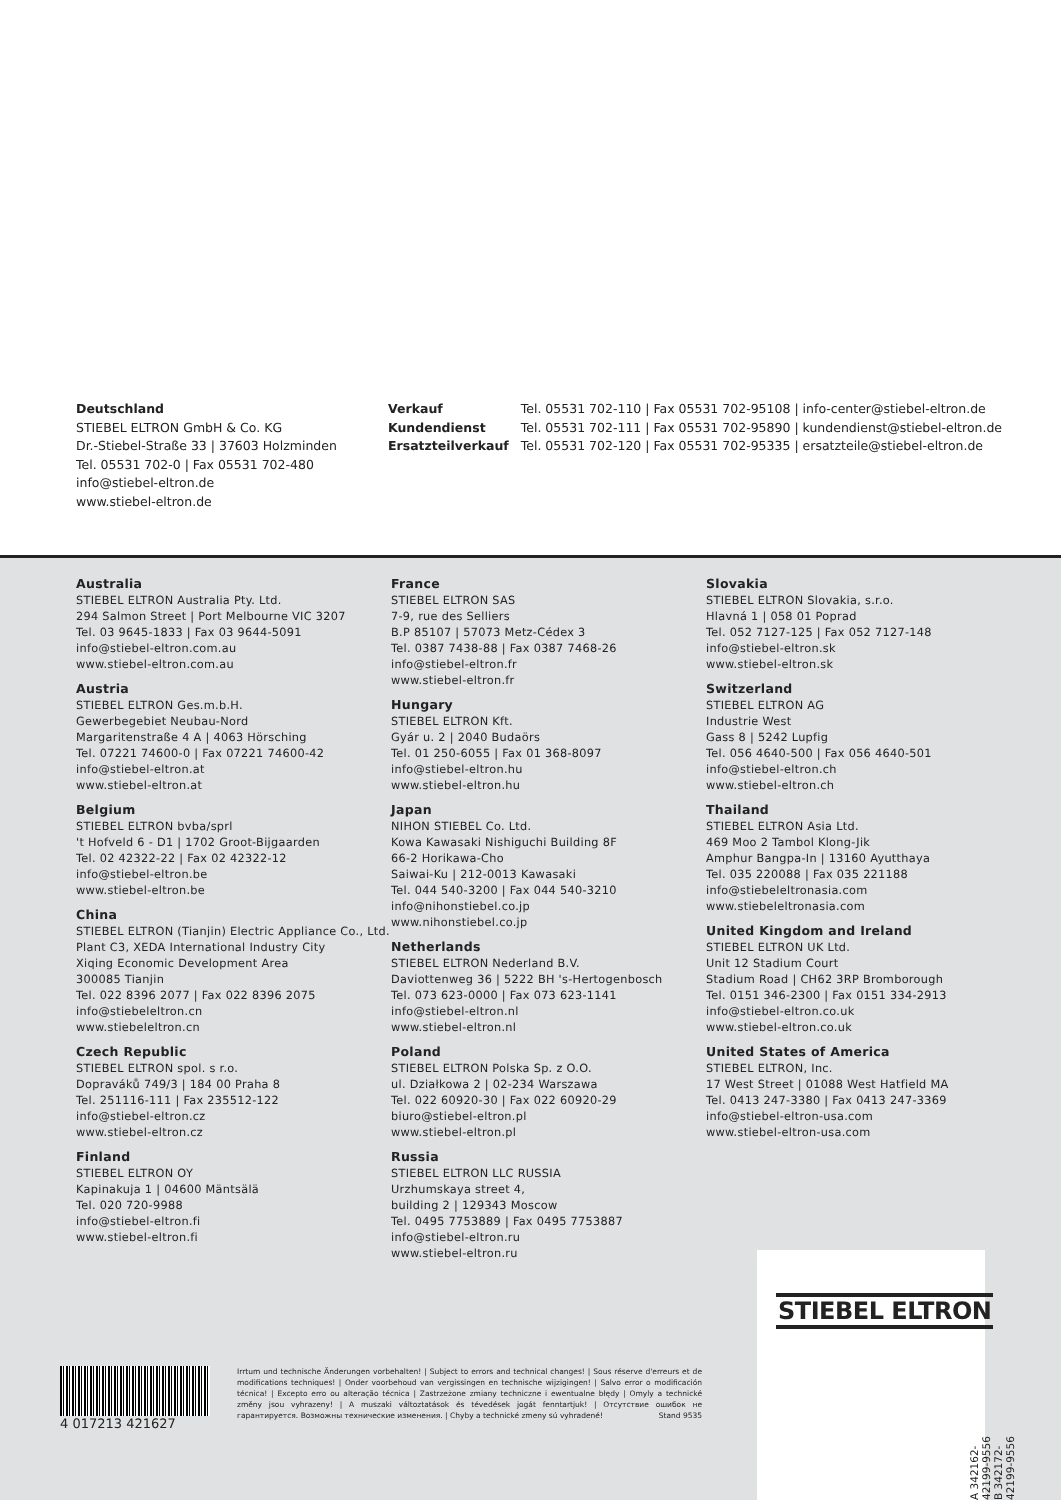Deutschland
STIEBEL ELTRON GmbH & Co. KG
Dr.-Stiebel-Straße 33 | 37603 Holzminden
Tel. 05531 702-0 | Fax 05531 702-480
info@stiebel-eltron.de
www.stiebel-eltron.de
| Verkauf | Tel. 05531 702-110 / Fax 05531 702-95108 / info-center@stiebel-eltron.de |
| Kundendienst | Tel. 05531 702-111 / Fax 05531 702-95890 / kundendienst@stiebel-eltron.de |
| Ersatzteilverkauf | Tel. 05531 702-120 / Fax 05531 702-95335 / ersatzteile@stiebel-eltron.de |
Australia
STIEBEL ELTRON Australia Pty. Ltd.
294 Salmon Street | Port Melbourne VIC 3207
Tel. 03 9645-1833 | Fax 03 9644-5091
info@stiebel-eltron.com.au
www.stiebel-eltron.com.au
Austria
STIEBEL ELTRON Ges.m.b.H.
Gewerbegebiet Neubau-Nord
Margaritenstraße 4 A | 4063 Hörsching
Tel. 07221 74600-0 | Fax 07221 74600-42
info@stiebel-eltron.at
www.stiebel-eltron.at
Belgium
STIEBEL ELTRON bvba/sprl
't Hofveld 6 - D1 | 1702 Groot-Bijgaarden
Tel. 02 42322-22 | Fax 02 42322-12
info@stiebel-eltron.be
www.stiebel-eltron.be
China
STIEBEL ELTRON (Tianjin) Electric Appliance Co., Ltd.
Plant C3, XEDA International Industry City
Xiqing Economic Development Area
300085 Tianjin
Tel. 022 8396 2077 | Fax 022 8396 2075
info@stiebeleltron.cn
www.stiebeleltron.cn
Czech Republic
STIEBEL ELTRON spol. s r.o.
Dopraváků 749/3 | 184 00 Praha 8
Tel. 251116-111 | Fax 235512-122
info@stiebel-eltron.cz
www.stiebel-eltron.cz
Finland
STIEBEL ELTRON OY
Kapinakuja 1 | 04600 Mäntsälä
Tel. 020 720-9988
info@stiebel-eltron.fi
www.stiebel-eltron.fi
France
STIEBEL ELTRON SAS
7-9, rue des Selliers
B.P 85107 | 57073 Metz-Cédex 3
Tel. 0387 7438-88 | Fax 0387 7468-26
info@stiebel-eltron.fr
www.stiebel-eltron.fr
Hungary
STIEBEL ELTRON Kft.
Gyár u. 2 | 2040 Budaörs
Tel. 01 250-6055 | Fax 01 368-8097
info@stiebel-eltron.hu
www.stiebel-eltron.hu
Japan
NIHON STIEBEL Co. Ltd.
Kowa Kawasaki Nishiguchi Building 8F
66-2 Horikawa-Cho
Saiwai-Ku | 212-0013 Kawasaki
Tel. 044 540-3200 | Fax 044 540-3210
info@nihonstiebel.co.jp
www.nihonstiebel.co.jp
Netherlands
STIEBEL ELTRON Nederland B.V.
Daviottenweg 36 | 5222 BH 's-Hertogenbosch
Tel. 073 623-0000 | Fax 073 623-1141
info@stiebel-eltron.nl
www.stiebel-eltron.nl
Poland
STIEBEL ELTRON Polska Sp. z O.O.
ul. Działkowa 2 | 02-234 Warszawa
Tel. 022 60920-30 | Fax 022 60920-29
biuro@stiebel-eltron.pl
www.stiebel-eltron.pl
Russia
STIEBEL ELTRON LLC RUSSIA
Urzhumskaya street 4,
building 2 | 129343 Moscow
Tel. 0495 7753889 | Fax 0495 7753887
info@stiebel-eltron.ru
www.stiebel-eltron.ru
Slovakia
STIEBEL ELTRON Slovakia, s.r.o.
Hlavná 1 | 058 01 Poprad
Tel. 052 7127-125 | Fax 052 7127-148
info@stiebel-eltron.sk
www.stiebel-eltron.sk
Switzerland
STIEBEL ELTRON AG
Industrie West
Gass 8 | 5242 Lupfig
Tel. 056 4640-500 | Fax 056 4640-501
info@stiebel-eltron.ch
www.stiebel-eltron.ch
Thailand
STIEBEL ELTRON Asia Ltd.
469 Moo 2 Tambol Klong-Jik
Amphur Bangpa-In | 13160 Ayutthaya
Tel. 035 220088 | Fax 035 221188
info@stiebeleltronasia.com
www.stiebeleltronasia.com
United Kingdom and Ireland
STIEBEL ELTRON UK Ltd.
Unit 12 Stadium Court
Stadium Road | CH62 3RP Bromborough
Tel. 0151 346-2300 | Fax 0151 334-2913
info@stiebel-eltron.co.uk
www.stiebel-eltron.co.uk
United States of America
STIEBEL ELTRON, Inc.
17 West Street | 01088 West Hatfield MA
Tel. 0413 247-3380 | Fax 0413 247-3369
info@stiebel-eltron-usa.com
www.stiebel-eltron-usa.com
STIEBEL ELTRON
A 342162-42199-9556
B 342172-42199-9556
4 017213 421627
Irrtum und technische Änderungen vorbehalten! | Subject to errors and technical changes! | Sous réserve d'erreurs et de modifications techniques! | Onder voorbehoud van vergissingen en technische wijzigingen! | Salvo error o modificación técnica! | Excepto erro ou alteração técnica | Zastrzeżone zmiany techniczne i ewentualne błędy | Omyly a technické změny jsou vyhrazeny! | A muszaki változtatások és tévedések jogát fenntartjuk! | Отсутствие ошибок не гарантируется. Возможны технические изменения. | Chyby a technické zmeny sú vyhradené! Stand 9535